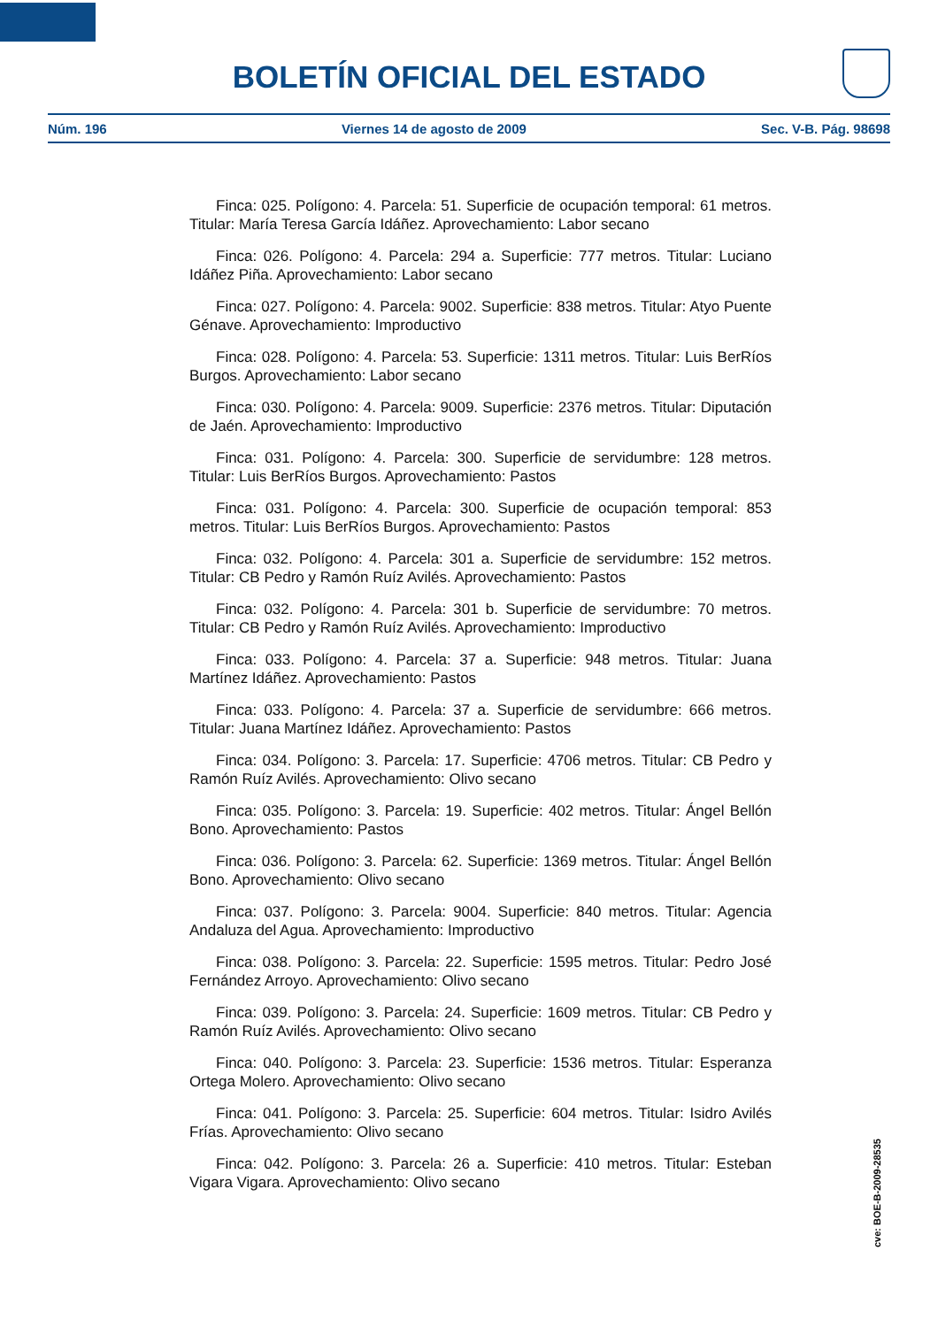BOLETÍN OFICIAL DEL ESTADO
Núm. 196 Viernes 14 de agosto de 2009 Sec. V-B. Pág. 98698
Finca: 025. Polígono: 4. Parcela: 51. Superficie de ocupación temporal: 61 metros. Titular: María Teresa García Idáñez. Aprovechamiento: Labor secano
Finca: 026. Polígono: 4. Parcela: 294 a. Superficie: 777 metros. Titular: Luciano Idáñez Piña. Aprovechamiento: Labor secano
Finca: 027. Polígono: 4. Parcela: 9002. Superficie: 838 metros. Titular: Atyo Puente Génave. Aprovechamiento: Improductivo
Finca: 028. Polígono: 4. Parcela: 53. Superficie: 1311 metros. Titular: Luis BerRíos Burgos. Aprovechamiento: Labor secano
Finca: 030. Polígono: 4. Parcela: 9009. Superficie: 2376 metros. Titular: Diputación de Jaén. Aprovechamiento: Improductivo
Finca: 031. Polígono: 4. Parcela: 300. Superficie de servidumbre: 128 metros. Titular: Luis BerRíos Burgos. Aprovechamiento: Pastos
Finca: 031. Polígono: 4. Parcela: 300. Superficie de ocupación temporal: 853 metros. Titular: Luis BerRíos Burgos. Aprovechamiento: Pastos
Finca: 032. Polígono: 4. Parcela: 301 a. Superficie de servidumbre: 152 metros. Titular: CB Pedro y Ramón Ruíz Avilés. Aprovechamiento: Pastos
Finca: 032. Polígono: 4. Parcela: 301 b. Superficie de servidumbre: 70 metros. Titular: CB Pedro y Ramón Ruíz Avilés. Aprovechamiento: Improductivo
Finca: 033. Polígono: 4. Parcela: 37 a. Superficie: 948 metros. Titular: Juana Martínez Idáñez. Aprovechamiento: Pastos
Finca: 033. Polígono: 4. Parcela: 37 a. Superficie de servidumbre: 666 metros. Titular: Juana Martínez Idáñez. Aprovechamiento: Pastos
Finca: 034. Polígono: 3. Parcela: 17. Superficie: 4706 metros. Titular: CB Pedro y Ramón Ruíz Avilés. Aprovechamiento: Olivo secano
Finca: 035. Polígono: 3. Parcela: 19. Superficie: 402 metros. Titular: Ángel Bellón Bono. Aprovechamiento: Pastos
Finca: 036. Polígono: 3. Parcela: 62. Superficie: 1369 metros. Titular: Ángel Bellón Bono. Aprovechamiento: Olivo secano
Finca: 037. Polígono: 3. Parcela: 9004. Superficie: 840 metros. Titular: Agencia Andaluza del Agua. Aprovechamiento: Improductivo
Finca: 038. Polígono: 3. Parcela: 22. Superficie: 1595 metros. Titular: Pedro José Fernández Arroyo. Aprovechamiento: Olivo secano
Finca: 039. Polígono: 3. Parcela: 24. Superficie: 1609 metros. Titular: CB Pedro y Ramón Ruíz Avilés. Aprovechamiento: Olivo secano
Finca: 040. Polígono: 3. Parcela: 23. Superficie: 1536 metros. Titular: Esperanza Ortega Molero. Aprovechamiento: Olivo secano
Finca: 041. Polígono: 3. Parcela: 25. Superficie: 604 metros. Titular: Isidro Avilés Frías. Aprovechamiento: Olivo secano
Finca: 042. Polígono: 3. Parcela: 26 a. Superficie: 410 metros. Titular: Esteban Vigara Vigara. Aprovechamiento: Olivo secano
cve: BOE-B-2009-28535